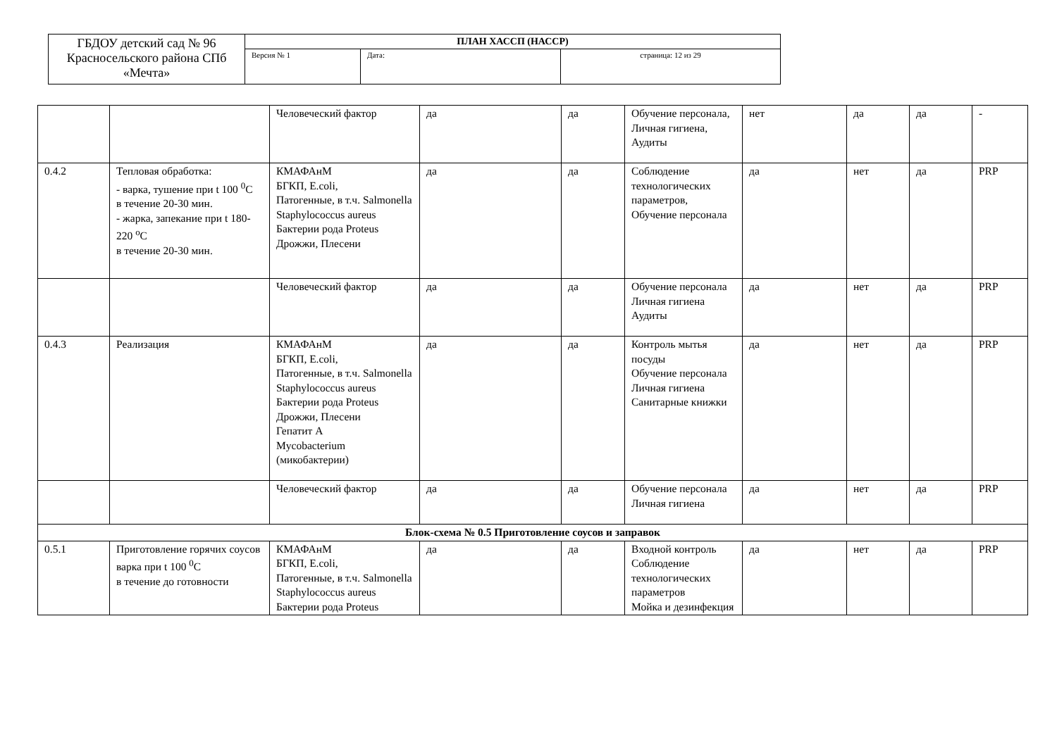| ГБДОУ детский сад № 96 Красносельского района СПб «Мечта» | ПЛАН ХАССП (НАССР) | | |
| | Версия № 1 | Дата: | страница: 12 из 29 |
| | | Человеческий фактор | да | да | Обучение персонала, Личная гигиена, Аудиты | нет | да | да | - |
| 0.4.2 | Тепловая обработка: - варка, тушение при t 100 <sup>0</sup>С в течение 20-30 мин. - жарка, запекание при t 180-220 <sup>о</sup>С в течение 20-30 мин. | КМАФАнМ БГКП, E.coli, Патогенные, в т.ч. Salmonella Staphylococcus aureus Бактерии рода Proteus Дрожжи, Плесени | да | да | Соблюдение технологических параметров, Обучение персонала | да | нет | да | PRP |
| | | Человеческий фактор | да | да | Обучение персонала Личная гигиена Аудиты | да | нет | да | PRP |
| 0.4.3 | Реализация | КМАФАнМ БГКП, E.coli, Патогенные, в т.ч. Salmonella Staphylococcus aureus Бактерии рода Proteus Дрожжи, Плесени Гепатит А Mycobacterium (микобактерии) | да | да | Контроль мытья посуды Обучение персонала Личная гигиена Санитарные книжки | да | нет | да | PRP |
| | | Человеческий фактор | да | да | Обучение персонала Личная гигиена | да | нет | да | PRP |
| Блок-схема № 0.5 Приготовление соусов и заправок | | | | | | | | | |
| 0.5.1 | Приготовление горячих соусов варка при t 100 <sup>0</sup>С в течение до готовности | КМАФАнМ БГКП, E.coli, Патогенные, в т.ч. Salmonella Staphylococcus aureus Бактерии рода Proteus | да | да | Входной контроль Соблюдение технологических параметров Мойка и дезинфекция | да | нет | да | PRP |